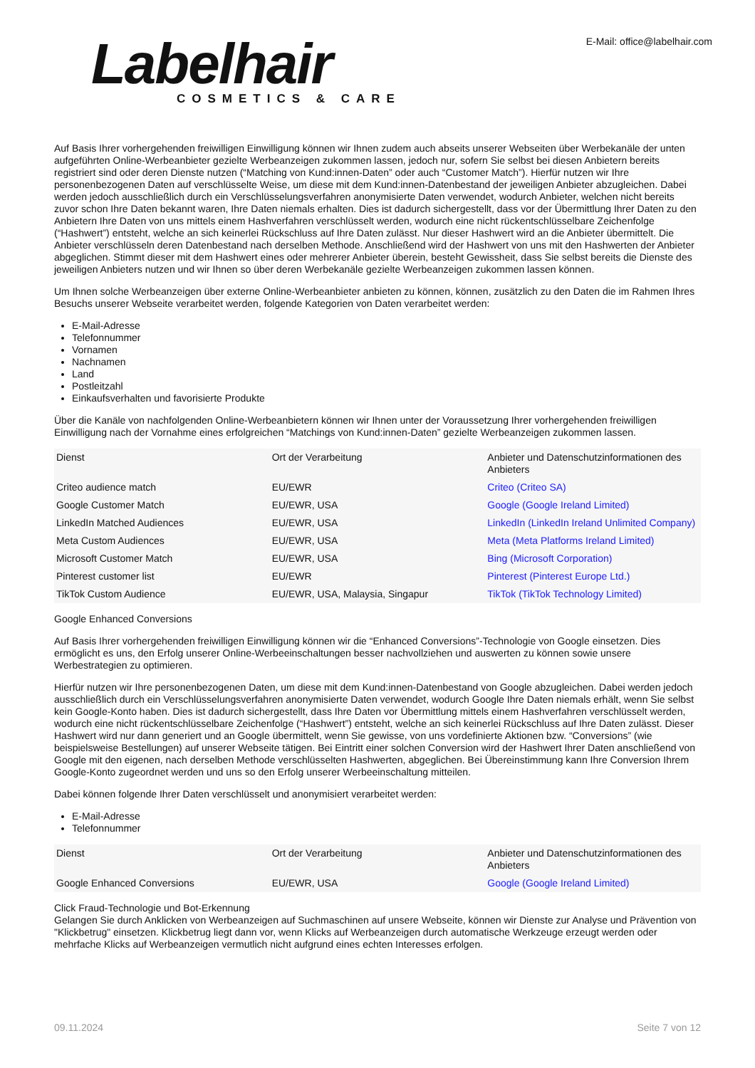Labelhair
COSMETICS & CARE
E-Mail: office@labelhair.com
Auf Basis Ihrer vorhergehenden freiwilligen Einwilligung können wir Ihnen zudem auch abseits unserer Webseiten über Werbekanäle der unten aufgeführten Online-Werbeanbieter gezielte Werbeanzeigen zukommen lassen, jedoch nur, sofern Sie selbst bei diesen Anbietern bereits registriert sind oder deren Dienste nutzen (“Matching von Kund:innen-Daten” oder auch “Customer Match”). Hierfür nutzen wir Ihre personenbezogenen Daten auf verschlüsselte Weise, um diese mit dem Kund:innen-Datenbestand der jeweiligen Anbieter abzugleichen. Dabei werden jedoch ausschließlich durch ein Verschlüsselungsverfahren anonymisierte Daten verwendet, wodurch Anbieter, welchen nicht bereits zuvor schon Ihre Daten bekannt waren, Ihre Daten niemals erhalten. Dies ist dadurch sichergestellt, dass vor der Übermittlung Ihrer Daten zu den Anbietern Ihre Daten von uns mittels einem Hashverfahren verschlüsselt werden, wodurch eine nicht rückentschlüsselbare Zeichenfolge (“Hashwert”) entsteht, welche an sich keinerlei Rückschluss auf Ihre Daten zulässt. Nur dieser Hashwert wird an die Anbieter übermittelt. Die Anbieter verschlüsseln deren Datenbestand nach derselben Methode. Anschließend wird der Hashwert von uns mit den Hashwerten der Anbieter abgeglichen. Stimmt dieser mit dem Hashwert eines oder mehrerer Anbieter überein, besteht Gewissheit, dass Sie selbst bereits die Dienste des jeweiligen Anbieters nutzen und wir Ihnen so über deren Werbekanäle gezielte Werbeanzeigen zukommen lassen können.
Um Ihnen solche Werbeanzeigen über externe Online-Werbeanbieter anbieten zu können, können, zusätzlich zu den Daten die im Rahmen Ihres Besuchs unserer Webseite verarbeitet werden, folgende Kategorien von Daten verarbeitet werden:
E-Mail-Adresse
Telefonnummer
Vornamen
Nachnamen
Land
Postleitzahl
Einkaufsverhalten und favorisierte Produkte
Über die Kanäle von nachfolgenden Online-Werbeanbietern können wir Ihnen unter der Voraussetzung Ihrer vorhergehenden freiwilligen Einwilligung nach der Vornahme eines erfolgreichen “Matchings von Kund:innen-Daten” gezielte Werbeanzeigen zukommen lassen.
| Dienst | Ort der Verarbeitung | Anbieter und Datenschutzinformationen des Anbieters |
| Criteo audience match | EU/EWR | Criteo (Criteo SA) |
| Google Customer Match | EU/EWR, USA | Google (Google Ireland Limited) |
| LinkedIn Matched Audiences | EU/EWR, USA | LinkedIn (LinkedIn Ireland Unlimited Company) |
| Meta Custom Audiences | EU/EWR, USA | Meta (Meta Platforms Ireland Limited) |
| Microsoft Customer Match | EU/EWR, USA | Bing (Microsoft Corporation) |
| Pinterest customer list | EU/EWR | Pinterest (Pinterest Europe Ltd.) |
| TikTok Custom Audience | EU/EWR, USA, Malaysia, Singapur | TikTok (TikTok Technology Limited) |
Google Enhanced Conversions
Auf Basis Ihrer vorhergehenden freiwilligen Einwilligung können wir die “Enhanced Conversions”-Technologie von Google einsetzen. Dies ermöglicht es uns, den Erfolg unserer Online-Werbeeinschaltungen besser nachvollziehen und auswerten zu können sowie unsere Werbestrategien zu optimieren.
Hierfür nutzen wir Ihre personenbezogenen Daten, um diese mit dem Kund:innen-Datenbestand von Google abzugleichen. Dabei werden jedoch ausschließlich durch ein Verschlüsselungsverfahren anonymisierte Daten verwendet, wodurch Google Ihre Daten niemals erhält, wenn Sie selbst kein Google-Konto haben. Dies ist dadurch sichergestellt, dass Ihre Daten vor Übermittlung mittels einem Hashverfahren verschlüsselt werden, wodurch eine nicht rückentschlüsselbare Zeichenfolge (“Hashwert”) entsteht, welche an sich keinerlei Rückschluss auf Ihre Daten zulässt. Dieser Hashwert wird nur dann generiert und an Google übermittelt, wenn Sie gewisse, von uns vordefinierte Aktionen bzw. “Conversions” (wie beispielsweise Bestellungen) auf unserer Webseite tätigen. Bei Eintritt einer solchen Conversion wird der Hashwert Ihrer Daten anschließend von Google mit den eigenen, nach derselben Methode verschlüsselten Hashwerten, abgeglichen. Bei Übereinstimmung kann Ihre Conversion Ihrem Google-Konto zugeordnet werden und uns so den Erfolg unserer Werbeeinschaltung mitteilen.
Dabei können folgende Ihrer Daten verschlüsselt und anonymisiert verarbeitet werden:
E-Mail-Adresse
Telefonnummer
| Dienst | Ort der Verarbeitung | Anbieter und Datenschutzinformationen des Anbieters |
| Google Enhanced Conversions | EU/EWR, USA | Google (Google Ireland Limited) |
Click Fraud-Technologie und Bot-Erkennung
Gelangen Sie durch Anklicken von Werbeanzeigen auf Suchmaschinen auf unsere Webseite, können wir Dienste zur Analyse und Prävention von "Klickbetrug" einsetzen. Klickbetrug liegt dann vor, wenn Klicks auf Werbeanzeigen durch automatische Werkzeuge erzeugt werden oder mehrfache Klicks auf Werbeanzeigen vermutlich nicht aufgrund eines echten Interesses erfolgen.
09.11.2024 Seite 7 von 12